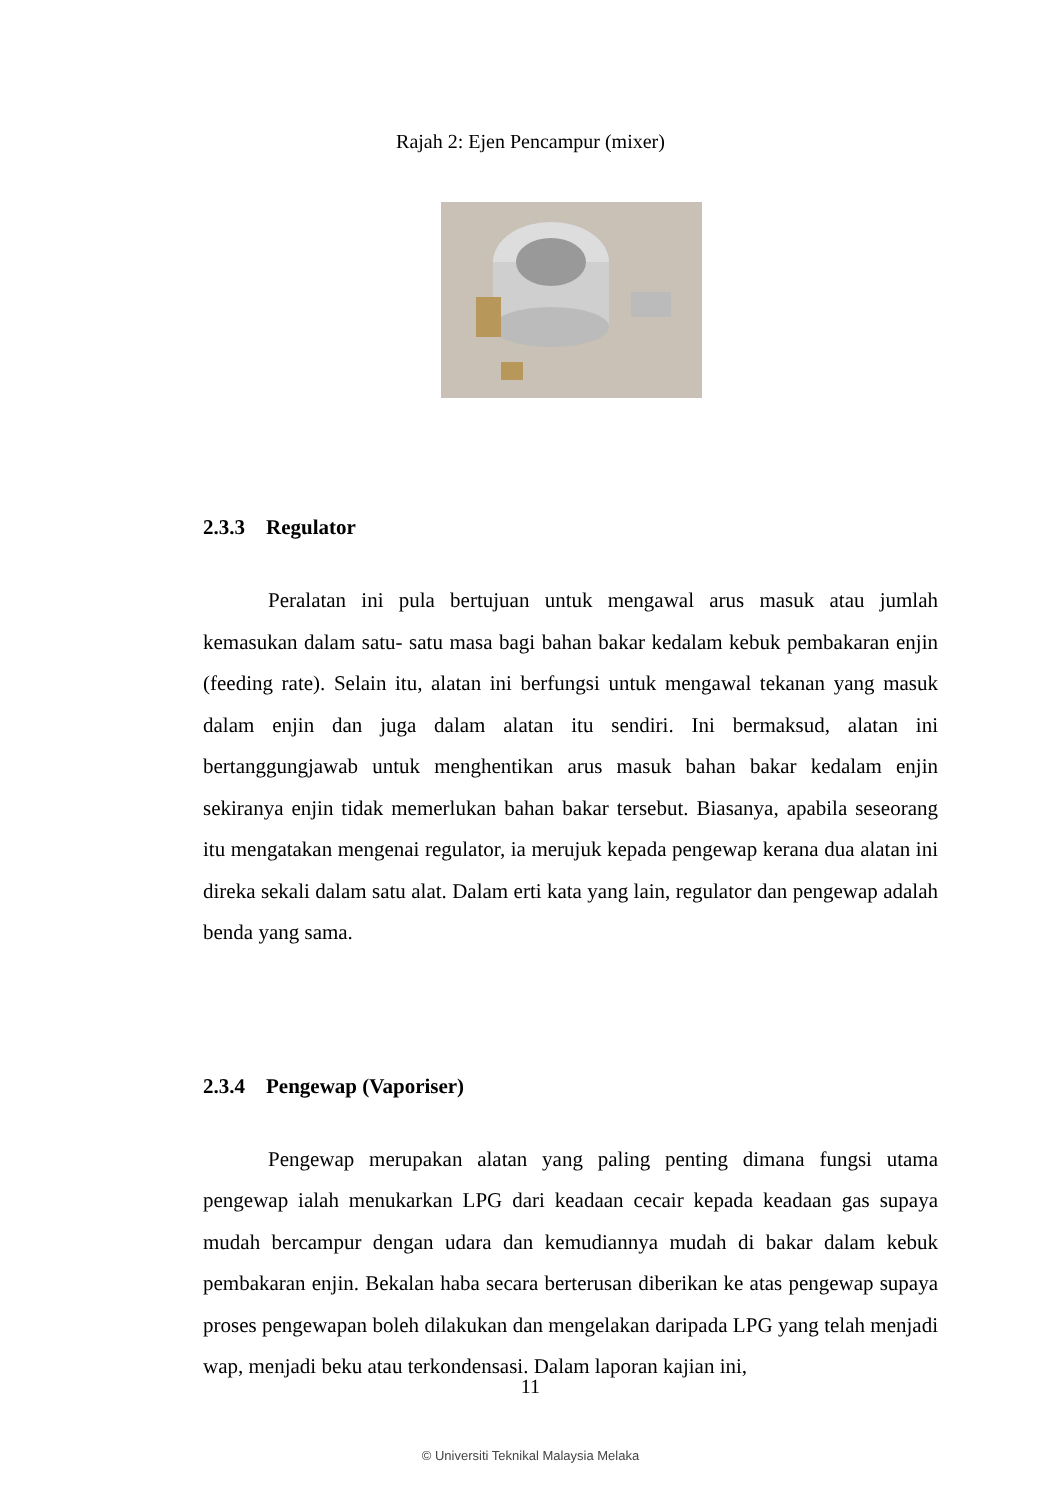Rajah 2: Ejen Pencampur (mixer)
2.3.3 Regulator
Peralatan ini pula bertujuan untuk mengawal arus masuk atau jumlah kemasukan dalam satu- satu masa bagi bahan bakar kedalam kebuk pembakaran enjin (feeding rate). Selain itu, alatan ini berfungsi untuk mengawal tekanan yang masuk dalam enjin dan juga dalam alatan itu sendiri. Ini bermaksud, alatan ini bertanggungjawab untuk menghentikan arus masuk bahan bakar kedalam enjin sekiranya enjin tidak memerlukan bahan bakar tersebut. Biasanya, apabila seseorang itu mengatakan mengenai regulator, ia merujuk kepada pengewap kerana dua alatan ini direka sekali dalam satu alat. Dalam erti kata yang lain, regulator dan pengewap adalah benda yang sama.
2.3.4 Pengewap (Vaporiser)
Pengewap merupakan alatan yang paling penting dimana fungsi utama pengewap ialah menukarkan LPG dari keadaan cecair kepada keadaan gas supaya mudah bercampur dengan udara dan kemudiannya mudah di bakar dalam kebuk pembakaran enjin. Bekalan haba secara berterusan diberikan ke atas pengewap supaya proses pengewapan boleh dilakukan dan mengelakan daripada LPG yang telah menjadi wap, menjadi beku atau terkondensasi. Dalam laporan kajian ini,
11
© Universiti Teknikal Malaysia Melaka